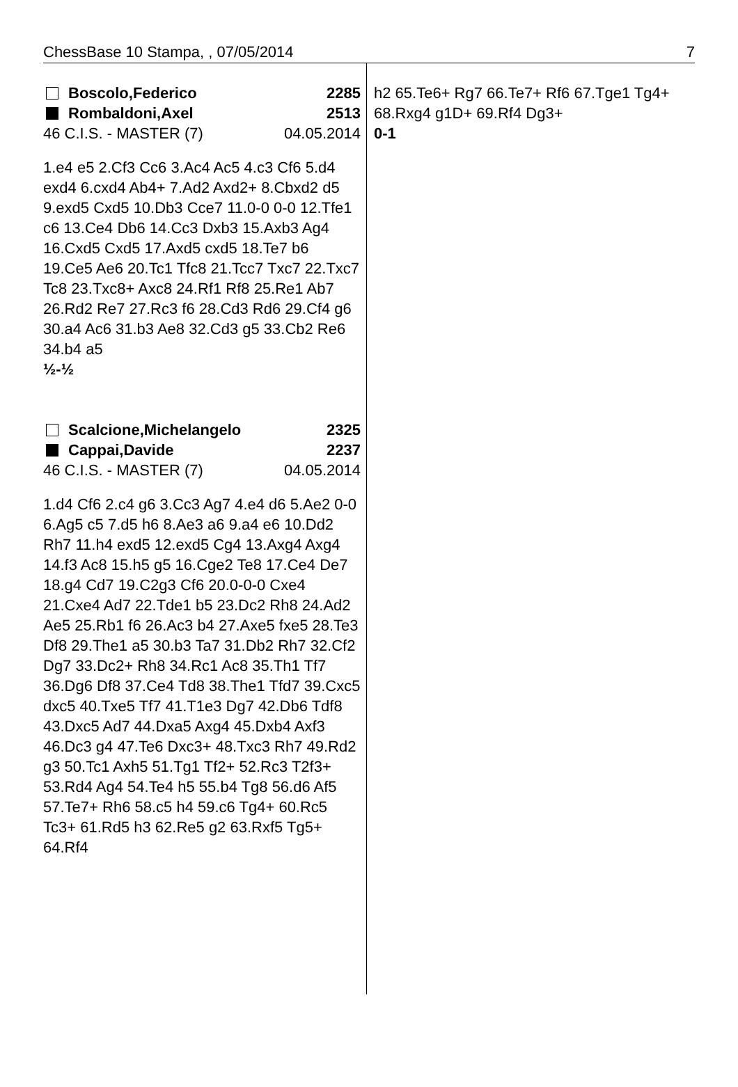ChessBase 10 Stampa, , 07/05/2014 7
Boscolo,Federico 2285
Rombaldoni,Axel 2513
46 C.I.S. - MASTER (7) 04.05.2014
1.e4 e5 2.Cf3 Cc6 3.Ac4 Ac5 4.c3 Cf6 5.d4 exd4 6.cxd4 Ab4+ 7.Ad2 Axd2+ 8.Cbxd2 d5 9.exd5 Cxd5 10.Db3 Cce7 11.0-0 0-0 12.Tfe1 c6 13.Ce4 Db6 14.Cc3 Dxb3 15.Axb3 Ag4 16.Cxd5 Cxd5 17.Axd5 cxd5 18.Te7 b6 19.Ce5 Ae6 20.Tc1 Tfc8 21.Tcc7 Txc7 22.Txc7 Tc8 23.Txc8+ Axc8 24.Rf1 Rf8 25.Re1 Ab7 26.Rd2 Re7 27.Rc3 f6 28.Cd3 Rd6 29.Cf4 g6 30.a4 Ac6 31.b3 Ae8 32.Cd3 g5 33.Cb2 Re6 34.b4 a5
½-½
Scalcione,Michelangelo 2325
Cappai,Davide 2237
46 C.I.S. - MASTER (7) 04.05.2014
1.d4 Cf6 2.c4 g6 3.Cc3 Ag7 4.e4 d6 5.Ae2 0-0 6.Ag5 c5 7.d5 h6 8.Ae3 a6 9.a4 e6 10.Dd2 Rh7 11.h4 exd5 12.exd5 Cg4 13.Axg4 Axg4 14.f3 Ac8 15.h5 g5 16.Cge2 Te8 17.Ce4 De7 18.g4 Cd7 19.C2g3 Cf6 20.0-0-0 Cxe4 21.Cxe4 Ad7 22.Tde1 b5 23.Dc2 Rh8 24.Ad2 Ae5 25.Rb1 f6 26.Ac3 b4 27.Axe5 fxe5 28.Te3 Df8 29.The1 a5 30.b3 Ta7 31.Db2 Rh7 32.Cf2 Dg7 33.Dc2+ Rh8 34.Rc1 Ac8 35.Th1 Tf7 36.Dg6 Df8 37.Ce4 Td8 38.The1 Tfd7 39.Cxc5 dxc5 40.Txe5 Tf7 41.T1e3 Dg7 42.Db6 Tdf8 43.Dxc5 Ad7 44.Dxa5 Axg4 45.Dxb4 Axf3 46.Dc3 g4 47.Te6 Dxc3+ 48.Txc3 Rh7 49.Rd2 g3 50.Tc1 Axh5 51.Tg1 Tf2+ 52.Rc3 T2f3+ 53.Rd4 Ag4 54.Te4 h5 55.b4 Tg8 56.d6 Af5 57.Te7+ Rh6 58.c5 h4 59.c6 Tg4+ 60.Rc5 Tc3+ 61.Rd5 h3 62.Re5 g2 63.Rxf5 Tg5+ 64.Rf4
h2 65.Te6+ Rg7 66.Te7+ Rf6 67.Tge1 Tg4+ 68.Rxg4 g1D+ 69.Rf4 Dg3+
0-1